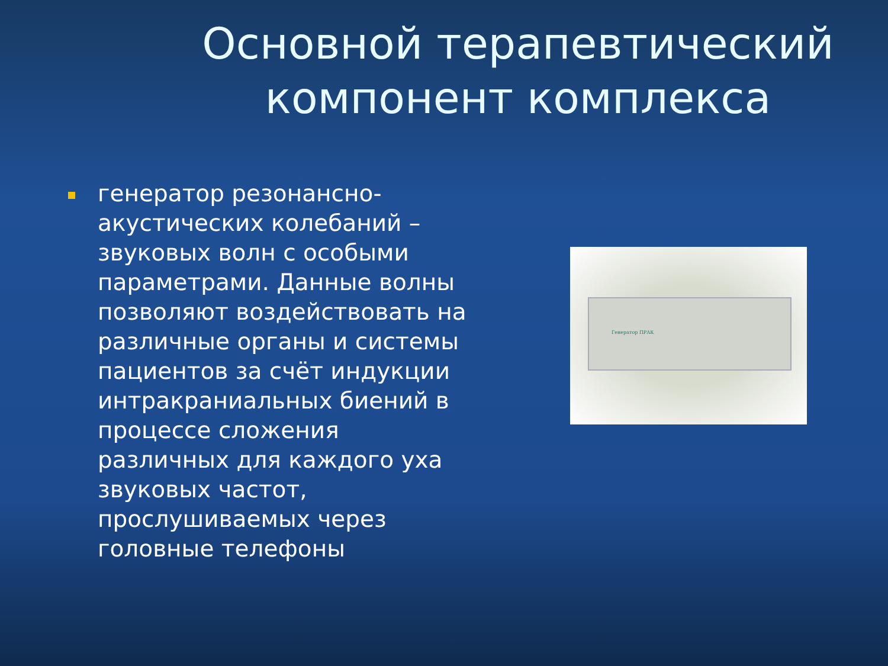Основной терапевтический компонент комплекса
генератор резонансно-акустических колебаний – звуковых волн с особыми параметрами. Данные волны позволяют воздействовать на различные органы и системы пациентов за счёт индукции интракраниальных биений в процессе сложения различных для каждого уха звуковых частот, прослушиваемых через головные телефоны
Генератор ПРАК